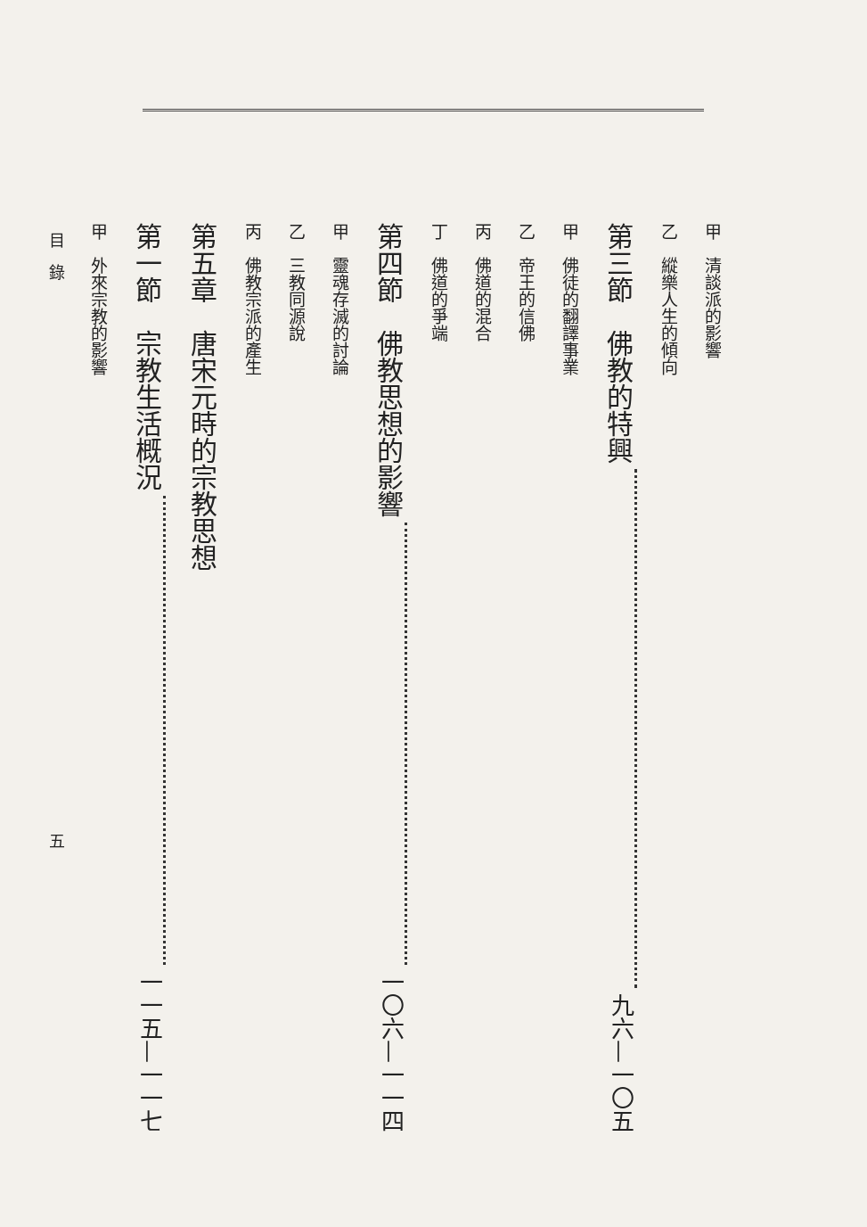甲　清談派的影響
乙　縱樂人生的傾向
第三節　佛教的特興 九六—一〇五
甲　佛徒的翻譯事業
乙　帝王的信佛
丙　佛道的混合
丁　佛道的爭端
第四節　佛教思想的影響 一〇六—一一四
甲　靈魂存滅的討論
乙　三教同源說
丙　佛教宗派的產生
第五章　唐宋元時的宗教思想
第一節　宗教生活概況 一一五—一一七
甲　外來宗教的影響
目　錄 五